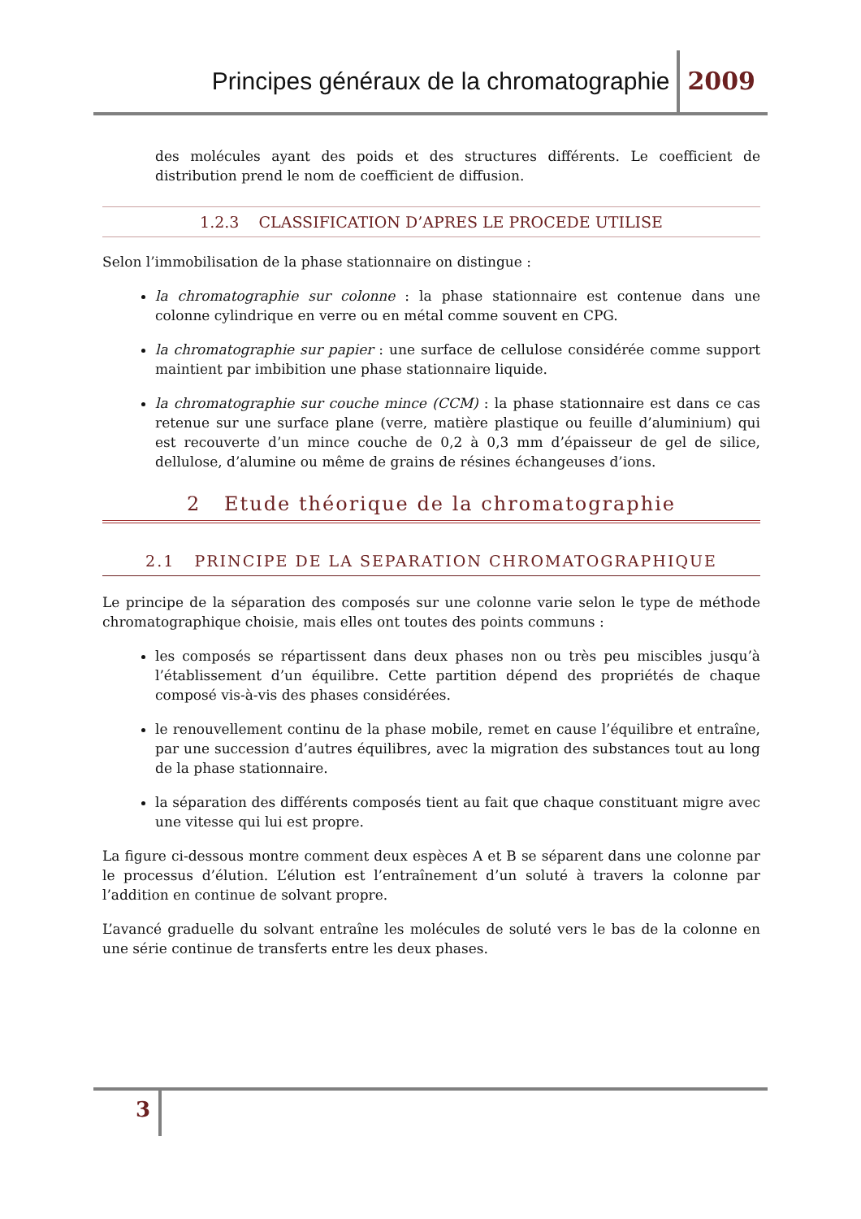Principes généraux de la chromatographie 2009
des molécules ayant des poids et des structures différents. Le coefficient de distribution prend le nom de coefficient de diffusion.
1.2.3 CLASSIFICATION D’APRES LE PROCEDE UTILISE
Selon l’immobilisation de la phase stationnaire on distingue :
la chromatographie sur colonne : la phase stationnaire est contenue dans une colonne cylindrique en verre ou en métal comme souvent en CPG.
la chromatographie sur papier : une surface de cellulose considérée comme support maintient par imbibition une phase stationnaire liquide.
la chromatographie sur couche mince (CCM) : la phase stationnaire est dans ce cas retenue sur une surface plane (verre, matière plastique ou feuille d’aluminium) qui est recouverte d’un mince couche de 0,2 à 0,3 mm d’épaisseur de gel de silice, dellulose, d’alumine ou même de grains de résines échangeuses d’ions.
2 Etude théorique de la chromatographie
2.1 PRINCIPE DE LA SEPARATION CHROMATOGRAPHIQUE
Le principe de la séparation des composés sur une colonne varie selon le type de méthode chromatographique choisie, mais elles ont toutes des points communs :
les composés se répartissent dans deux phases non ou très peu miscibles jusqu’à l’établissement d’un équilibre. Cette partition dépend des propriétés de chaque composé vis-à-vis des phases considérées.
le renouvellement continu de la phase mobile, remet en cause l’équilibre et entraîne, par une succession d’autres équilibres, avec la migration des substances tout au long de la phase stationnaire.
la séparation des différents composés tient au fait que chaque constituant migre avec une vitesse qui lui est propre.
La figure ci-dessous montre comment deux espèces A et B se séparent dans une colonne par le processus d’élution. L’élution est l’entraînement d’un soluté à travers la colonne par l’addition en continue de solvant propre.
L’avancé graduelle du solvant entraîne les molécules de soluté vers le bas de la colonne en une série continue de transferts entre les deux phases.
3